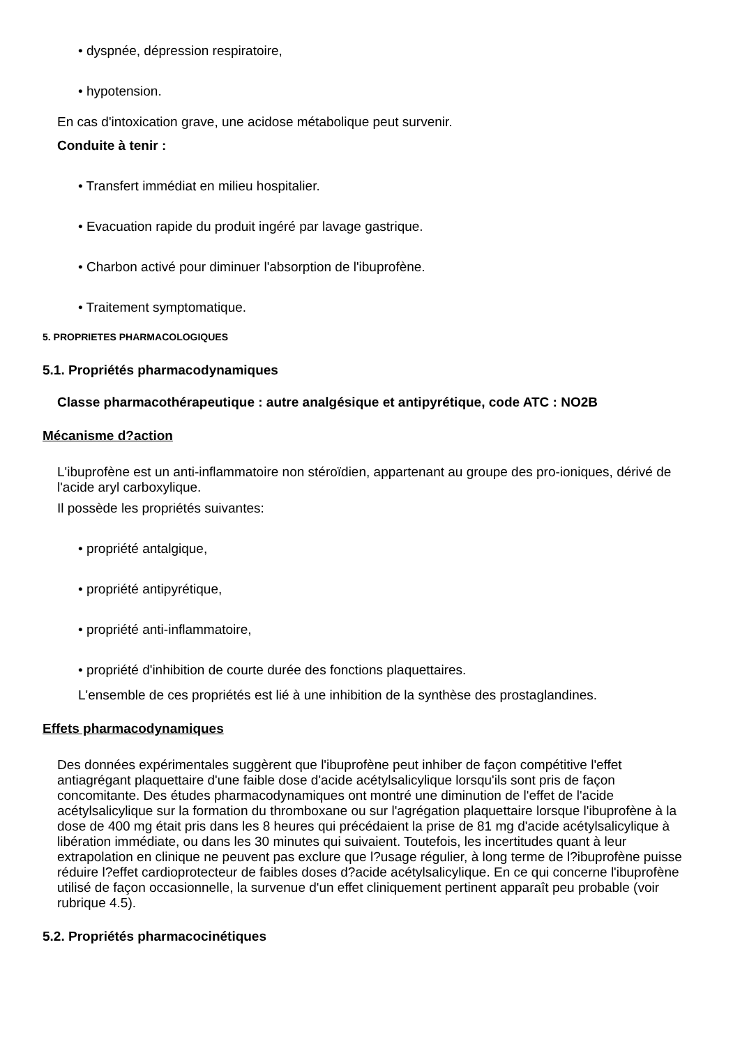• dyspnée, dépression respiratoire,
• hypotension.
En cas d'intoxication grave, une acidose métabolique peut survenir.
Conduite à tenir :
• Transfert immédiat en milieu hospitalier.
• Evacuation rapide du produit ingéré par lavage gastrique.
• Charbon activé pour diminuer l'absorption de l'ibuprofène.
• Traitement symptomatique.
5. PROPRIETES PHARMACOLOGIQUES
5.1. Propriétés pharmacodynamiques
Classe pharmacothérapeutique : autre analgésique et antipyrétique, code ATC : NO2B
Mécanisme d?action
L'ibuprofène est un anti-inflammatoire non stéroïdien, appartenant au groupe des pro-ioniques, dérivé de l'acide aryl carboxylique.
Il possède les propriétés suivantes:
• propriété antalgique,
• propriété antipyrétique,
• propriété anti-inflammatoire,
• propriété d'inhibition de courte durée des fonctions plaquettaires.
L'ensemble de ces propriétés est lié à une inhibition de la synthèse des prostaglandines.
Effets pharmacodynamiques
Des données expérimentales suggèrent que l'ibuprofène peut inhiber de façon compétitive l'effet antiagrégant plaquettaire d'une faible dose d'acide acétylsalicylique lorsqu'ils sont pris de façon concomitante. Des études pharmacodynamiques ont montré une diminution de l'effet de l'acide acétylsalicylique sur la formation du thromboxane ou sur l'agrégation plaquettaire lorsque l'ibuprofène à la dose de 400 mg était pris dans les 8 heures qui précédaient la prise de 81 mg d'acide acétylsalicylique à libération immédiate, ou dans les 30 minutes qui suivaient. Toutefois, les incertitudes quant à leur extrapolation en clinique ne peuvent pas exclure que l?usage régulier, à long terme de l?ibuprofène puisse réduire l?effet cardioprotecteur de faibles doses d?acide acétylsalicylique. En ce qui concerne l'ibuprofène utilisé de façon occasionnelle, la survenue d'un effet cliniquement pertinent apparaît peu probable (voir rubrique 4.5).
5.2. Propriétés pharmacocinétiques